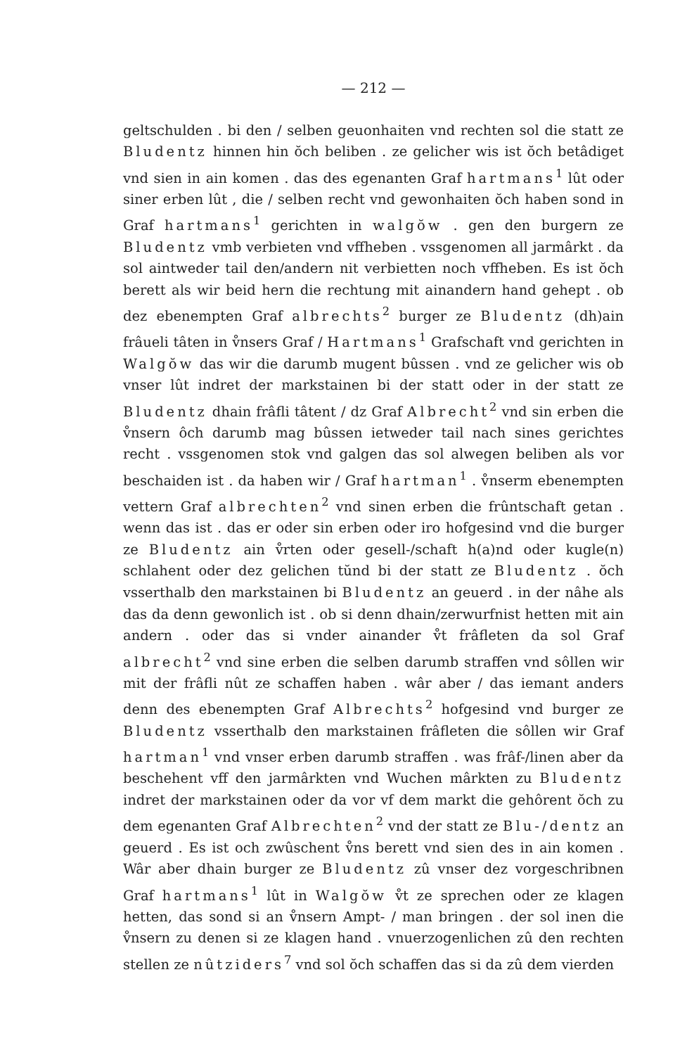— 212 —
geltschulden . bi den / selben geuonhaiten vnd rechten sol die statt ze Bludentz hinnen hin ŏch beliben . ze gelicher wis ist ŏch betâdiget vnd sien in ain komen . das des egenanten Graf hartmans<sup>1</sup> lût oder siner erben lût , die / selben recht vnd gewonhaiten ŏch haben sond in Graf hartmans<sup>1</sup> gerichten in walgŏw . gen den burgern ze Bludentz vmb verbieten vnd vffheben . vssgenomen all jarmârkt . da sol aintweder tail den/andern nit verbietten noch vffheben. Es ist ŏch berett als wir beid hern die rechtung mit ainandern hand gehept . ob dez ebenempten Graf albrechts<sup>2</sup> burger ze Bludentz (dh)ain frâueli tâten in v̊nsers Graf / Hartmans<sup>1</sup> Grafschaft vnd gerichten in Walgŏw das wir die darumb mugent bûssen . vnd ze gelicher wis ob vnser lût indret der markstainen bi der statt oder in der statt ze Bludentz dhain frâfli tâtent / dz Graf Albrecht<sup>2</sup> vnd sin erben die v̊nsern ôch darumb mag bûssen ietweder tail nach sines gerichtes recht . vssgenomen stok vnd galgen das sol alwegen beliben als vor beschaiden ist . da haben wir / Graf hartman<sup>1</sup> . v̊nserm ebenempten vettern Graf albrechten<sup>2</sup> vnd sinen erben die frûntschaft getan . wenn das ist . das er oder sin erben oder iro hofgesind vnd die burger ze Bludentz ain v̊rten oder gesell-/schaft h(a)nd oder kugle(n) schlahent oder dez gelichen tŭnd bi der statt ze Bludentz . ŏch vsserthalb den markstainen bi Bludentz an geuerd . in der nâhe als das da denn gewonlich ist . ob si denn dhain/zerwurfnist hetten mit ain andern . oder das si vnder ainander v̊t frâfleten da sol Graf albrecht<sup>2</sup> vnd sine erben die selben darumb straffen vnd sôllen wir mit der frâfli nût ze schaffen haben . wâr aber / das iemant anders denn des ebenempten Graf Albrechts<sup>2</sup> hofgesind vnd burger ze Bludentz vsserthalb den markstainen frâfleten die sôllen wir Graf hartman<sup>1</sup> vnd vnser erben darumb straffen . was frâf-/linen aber da beschehent vff den jarmârkten vnd Wuchen mârkten zu Bludentz indret der markstainen oder da vor vf dem markt die gehôrent ŏch zu dem egenanten Graf Albrechten<sup>2</sup> vnd der statt ze Blu-/dentz an geuerd . Es ist och zwûschent v̊ns berett vnd sien des in ain komen . Wâr aber dhain burger ze Bludentz zû vnser dez vorgeschribnen Graf hartmans<sup>1</sup> lût in Walgŏw v̊t ze sprechen oder ze klagen hetten, das sond si an v̊nsern Ampt- / man bringen . der sol inen die v̊nsern zu denen si ze klagen hand . vnuerzogenlichen zû den rechten stellen ze nûtziders<sup>7</sup> vnd sol ŏch schaffen das si da zû dem vierden